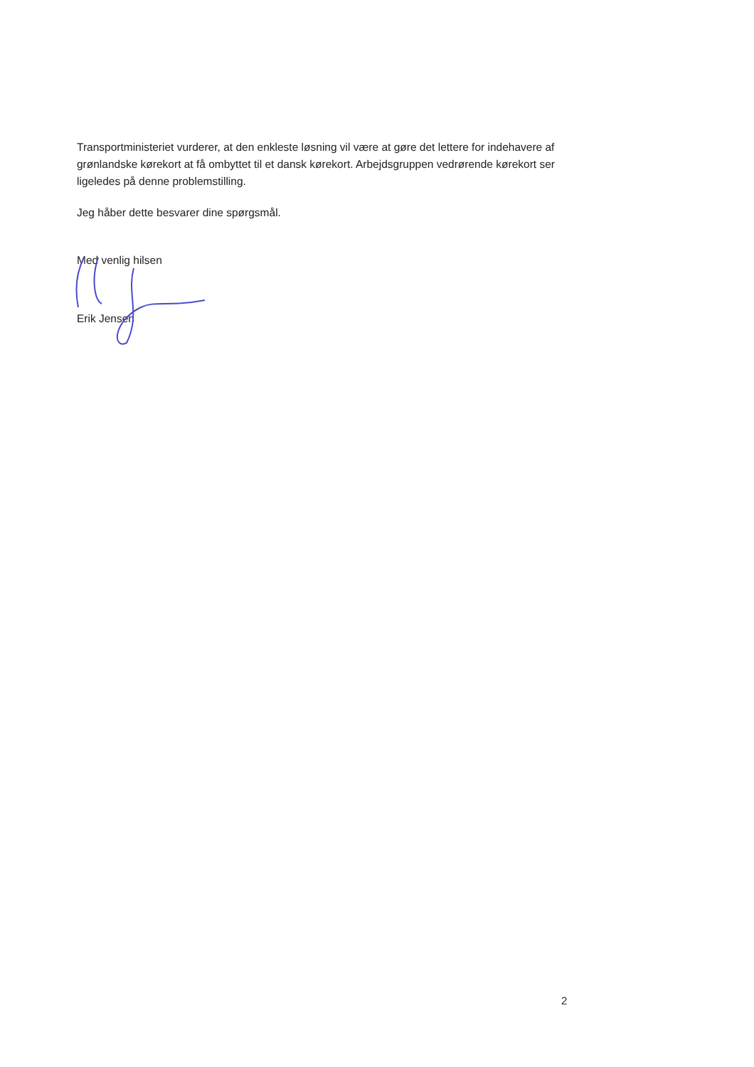Transportministeriet vurderer, at den enkleste løsning vil være at gøre det lettere for indehavere af grønlandske kørekort at få ombyttet til et dansk kørekort. Arbejdsgruppen vedrørende kørekort ser ligeledes på denne problemstilling.
Jeg håber dette besvarer dine spørgsmål.
Med venlig hilsen
Erik Jensen
2